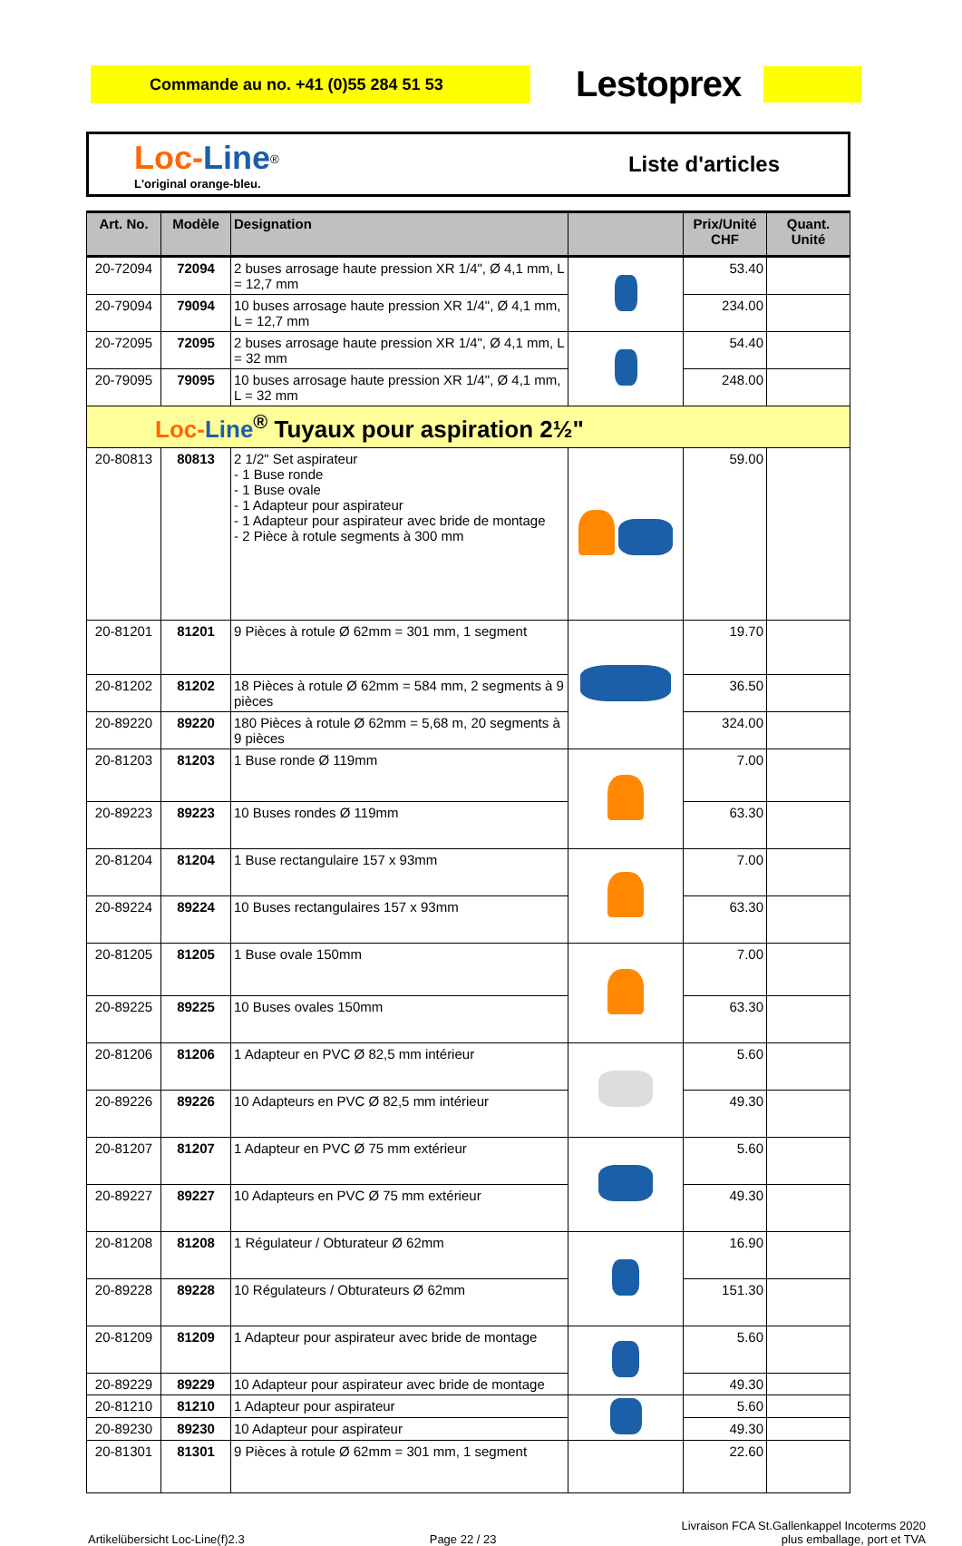Commande au no. +41 (0)55 284 51 53
Lestoprex
Loc-Line<sup>®</sup>
L'original orange-bleu.
Liste d'articles
| Art. No. | Modèle | Designation | | Prix/Unité CHF | Quant. Unité |
| --- | --- | --- | --- | --- | --- |
| 20-72094 | 72094 | 2 buses arrosage haute pression XR 1/4", Ø 4,1 mm, L = 12,7 mm | | 53.40 | |
| 20-79094 | 79094 | 10 buses arrosage haute pression XR 1/4", Ø 4,1 mm, L = 12,7 mm | | 234.00 | |
| 20-72095 | 72095 | 2 buses arrosage haute pression XR 1/4", Ø 4,1 mm, L = 32 mm | | 54.40 | |
| 20-79095 | 79095 | 10 buses arrosage haute pression XR 1/4", Ø 4,1 mm, L = 32 mm | | 248.00 | |
| Loc- Line<sup>®</sup> Tuyaux pour aspiration 2½" | | | | | |
| 20-80813 | 80813 | 2 1/2" Set aspirateur - 1 Buse ronde - 1 Buse ovale - 1 Adapteur pour aspirateur - 1 Adapteur pour aspirateur avec bride de montage - 2 Pièce à rotule segments à 300 mm | | 59.00 | |
| 20-81201 | 81201 | 9 Pièces à rotule Ø 62mm = 301 mm, 1 segment | | 19.70 | |
| 20-81202 | 81202 | 18 Pièces à rotule Ø 62mm = 584 mm, 2 segments à 9 pièces | | 36.50 | |
| 20-89220 | 89220 | 180 Pièces à rotule Ø 62mm = 5,68 m, 20 segments à 9 pièces | | 324.00 | |
| 20-81203 | 81203 | 1 Buse ronde Ø 119mm | | 7.00 | |
| 20-89223 | 89223 | 10 Buses rondes Ø 119mm | | 63.30 | |
| 20-81204 | 81204 | 1 Buse rectangulaire 157 x 93mm | | 7.00 | |
| 20-89224 | 89224 | 10 Buses rectangulaires 157 x 93mm | | 63.30 | |
| 20-81205 | 81205 | 1 Buse ovale 150mm | | 7.00 | |
| 20-89225 | 89225 | 10 Buses ovales 150mm | | 63.30 | |
| 20-81206 | 81206 | 1 Adapteur en PVC Ø 82,5 mm intérieur | | 5.60 | |
| 20-89226 | 89226 | 10 Adapteurs en PVC Ø 82,5 mm intérieur | | 49.30 | |
| 20-81207 | 81207 | 1 Adapteur en PVC Ø 75 mm extérieur | | 5.60 | |
| 20-89227 | 89227 | 10 Adapteurs en PVC Ø 75 mm extérieur | | 49.30 | |
| 20-81208 | 81208 | 1 Régulateur / Obturateur Ø 62mm | | 16.90 | |
| 20-89228 | 89228 | 10 Régulateurs / Obturateurs Ø 62mm | | 151.30 | |
| 20-81209 | 81209 | 1 Adapteur pour aspirateur avec bride de montage | | 5.60 | |
| 20-89229 | 89229 | 10 Adapteur pour aspirateur avec bride de montage | | 49.30 | |
| 20-81210 | 81210 | 1 Adapteur pour aspirateur | | 5.60 | |
| 20-89230 | 89230 | 10 Adapteur pour aspirateur | | 49.30 | |
| 20-81301 | 81301 | 9 Pièces à rotule Ø 62mm = 301 mm, 1 segment | | 22.60 | |
Artikelübersicht Loc-Line(f)2.3
Page 22 / 23
Livraison FCA St.Gallenkappel Incoterms 2020
plus emballage, port et TVA